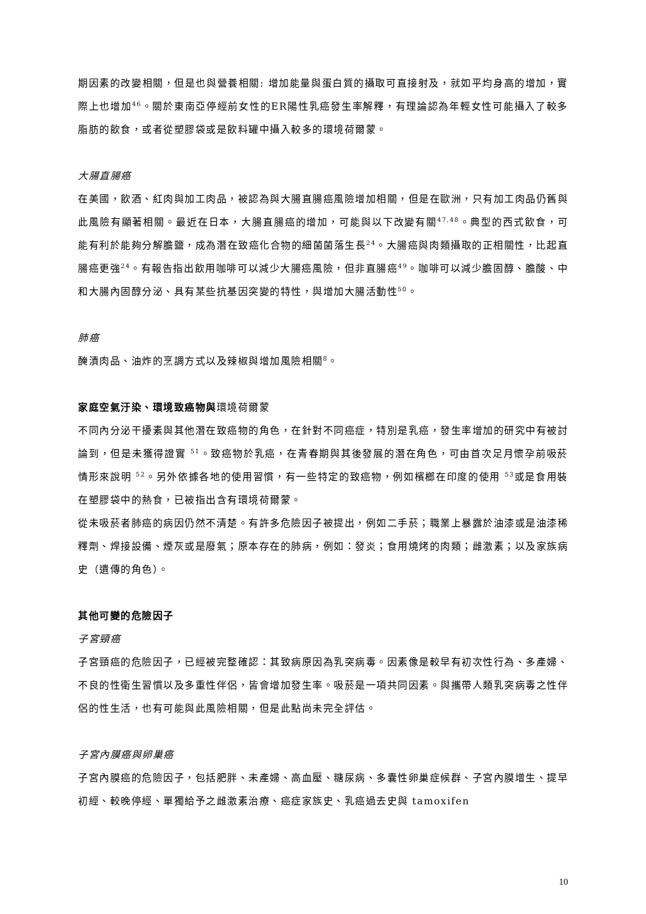期因素的改變相關，但是也與營養相關: 增加能量與蛋白質的攝取可直接射及，就如平均身高的增加，實際上也增加<sup>46</sup>。關於東南亞停經前女性的ER陽性乳癌發生率解釋，有理論認為年輕女性可能攝入了較多脂肪的飲食，或者從塑膠袋或是飲料罐中攝入較多的環境荷爾蒙。
大腸直腸癌
在美國，飲酒、紅肉與加工肉品，被認為與大腸直腸癌風險增加相關，但是在歐洲，只有加工肉品仍舊與此風險有顯著相關。最近在日本，大腸直腸癌的增加，可能與以下改變有關<sup>47,48</sup>。典型的西式飲食，可能有利於能夠分解膽鹽，成為潛在致癌化合物的細菌菌落生長<sup>24</sup>。大腸癌與肉類攝取的正相關性，比起直腸癌更強<sup>24</sup>。有報告指出飲用咖啡可以減少大腸癌風險，但非直腸癌<sup>49</sup>。咖啡可以減少膽固醇、膽酸、中和大腸內固醇分泌、具有某些抗基因突變的特性，與增加大腸活動性<sup>50</sup>。
肺癌
醃漬肉品、油炸的烹調方式以及辣椒與增加風險相關<sup>8</sup>。
家庭空氣汙染、環境致癌物與環境荷爾蒙
不同內分泌干擾素與其他潛在致癌物的角色，在針對不同癌症，特別是乳癌，發生率增加的研究中有被討論到，但是未獲得證實 <sup>51</sup>。致癌物於乳癌，在青春期與其後發展的潛在角色，可由首次足月懷孕前吸菸情形來說明 <sup>52</sup>。另外依據各地的使用習慣，有一些特定的致癌物，例如檳榔在印度的使用 <sup>53</sup>或是食用裝在塑膠袋中的熱食，已被指出含有環境荷爾蒙。
從未吸菸者肺癌的病因仍然不清楚。有許多危險因子被提出，例如二手菸；職業上暴露於油漆或是油漆稀釋劑、焊接設備、煙灰或是廢氣；原本存在的肺病，例如：發炎；食用燒烤的肉類；雌激素；以及家族病史（遺傳的角色）。
其他可變的危險因子
子宮頸癌
子宮頸癌的危險因子，已經被完整確認：其致病原因為乳突病毒。因素像是較早有初次性行為、多產婦、不良的性衛生習慣以及多重性伴侶，皆會增加發生率。吸菸是一項共同因素。與攜帶人類乳突病毒之性伴侶的性生活，也有可能與此風險相關，但是此點尚未完全評估。
子宮內膜癌與卵巢癌
子宮內膜癌的危險因子，包括肥胖、未產婦、高血壓、糖尿病、多囊性卵巢症候群、子宮內膜增生、提早初經、較晚停經、單獨給予之雌激素治療、癌症家族史、乳癌過去史與 tamoxifen
10